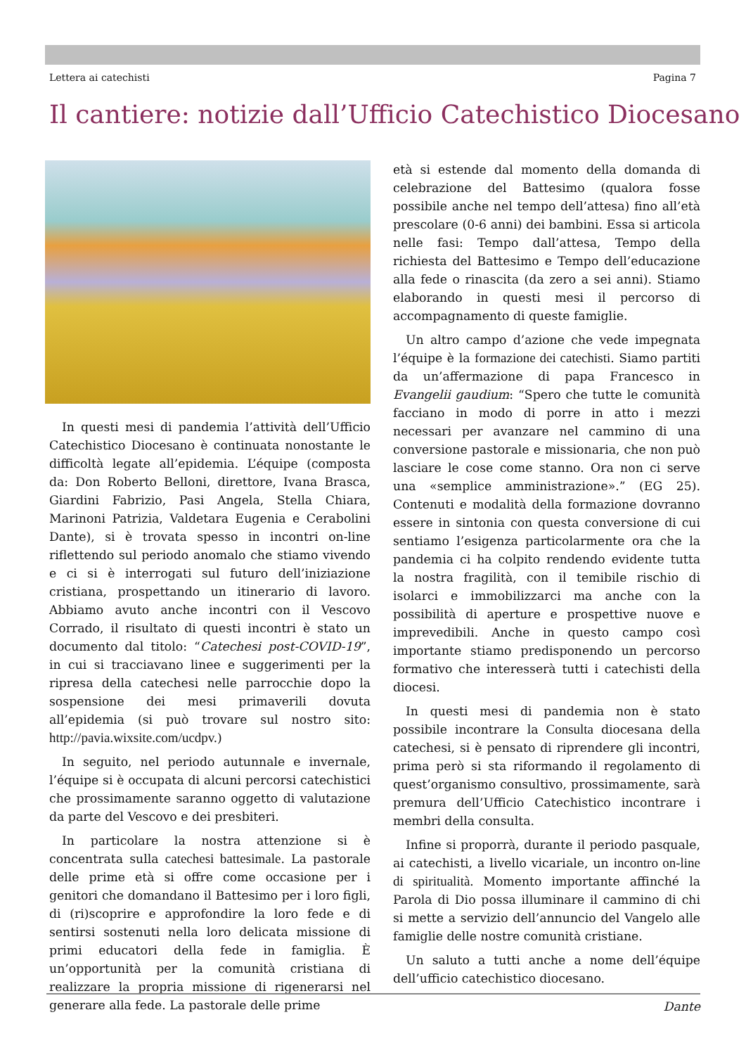Lettera ai catechisti Pagina 7
Il cantiere: notizie dall’Ufficio Catechistico Diocesano
In questi mesi di pandemia l’attività dell’Ufficio Catechistico Diocesano è continuata nonostante le difficoltà legate all’epidemia. L’équipe (composta da: Don Roberto Belloni, direttore, Ivana Brasca, Giardini Fabrizio, Pasi Angela, Stella Chiara, Marinoni Patrizia, Valdetara Eugenia e Cerabolini Dante), si è trovata spesso in incontri on-line riflettendo sul periodo anomalo che stiamo vivendo e ci si è interrogati sul futuro dell’iniziazione cristiana, prospettando un itinerario di lavoro. Abbiamo avuto anche incontri con il Vescovo Corrado, il risultato di questi incontri è stato un documento dal titolo: “Catechesi post-COVID-19”, in cui si tracciavano linee e suggerimenti per la ripresa della catechesi nelle parrocchie dopo la sospensione dei mesi primaverili dovuta all’epidemia (si può trovare sul nostro sito: http://pavia.wixsite.com/ucdpv.)
In seguito, nel periodo autunnale e invernale, l’équipe si è occupata di alcuni percorsi catechistici che prossimamente saranno oggetto di valutazione da parte del Vescovo e dei presbiteri.
In particolare la nostra attenzione si è concentrata sulla catechesi battesimale. La pastorale delle prime età si offre come occasione per i genitori che domandano il Battesimo per i loro figli, di (ri)scoprire e approfondire la loro fede e di sentirsi sostenuti nella loro delicata missione di primi educatori della fede in famiglia. È un’opportunità per la comunità cristiana di realizzare la propria missione di rigenerarsi nel generare alla fede. La pastorale delle prime
età si estende dal momento della domanda di celebrazione del Battesimo (qualora fosse possibile anche nel tempo dell’attesa) fino all’età prescolare (0-6 anni) dei bambini. Essa si articola nelle fasi: Tempo dall’attesa, Tempo della richiesta del Battesimo e Tempo dell’educazione alla fede o rinascita (da zero a sei anni). Stiamo elaborando in questi mesi il percorso di accompagnamento di queste famiglie.
Un altro campo d’azione che vede impegnata l’équipe è la formazione dei catechisti. Siamo partiti da un’affermazione di papa Francesco in Evangelii gaudium: “Spero che tutte le comunità facciano in modo di porre in atto i mezzi necessari per avanzare nel cammino di una conversione pastorale e missionaria, che non può lasciare le cose come stanno. Ora non ci serve una «semplice amministrazione».” (EG 25). Contenuti e modalità della formazione dovranno essere in sintonia con questa conversione di cui sentiamo l’esigenza particolarmente ora che la pandemia ci ha colpito rendendo evidente tutta la nostra fragilità, con il temibile rischio di isolarci e immobilizzarci ma anche con la possibilità di aperture e prospettive nuove e imprevedibili. Anche in questo campo così importante stiamo predisponendo un percorso formativo che interesserà tutti i catechisti della diocesi.
In questi mesi di pandemia non è stato possibile incontrare la Consulta diocesana della catechesi, si è pensato di riprendere gli incontri, prima però si sta riformando il regolamento di quest’organismo consultivo, prossimamente, sarà premura dell’Ufficio Catechistico incontrare i membri della consulta.
Infine si proporrà, durante il periodo pasquale, ai catechisti, a livello vicariale, un incontro on-line di spiritualità. Momento importante affinché la Parola di Dio possa illuminare il cammino di chi si mette a servizio dell’annuncio del Vangelo alle famiglie delle nostre comunità cristiane.
Un saluto a tutti anche a nome dell’équipe dell’ufficio catechistico diocesano.
Dante